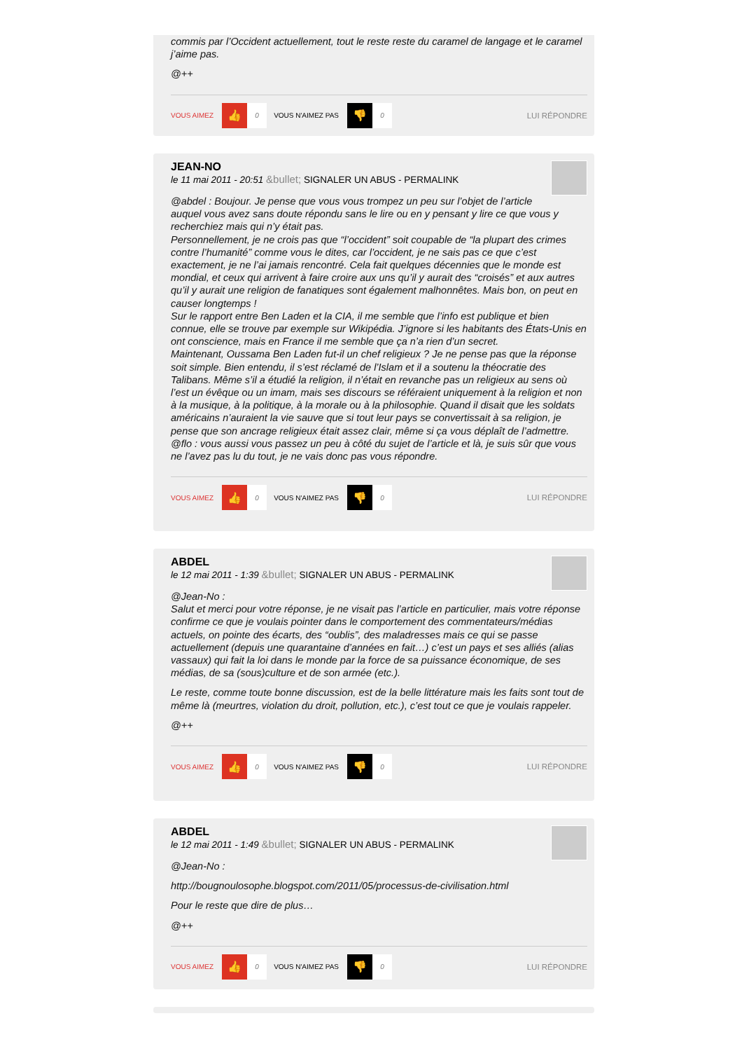commis par l’Occident actuellement, tout le reste reste du caramel de langage et le caramel j’aime pas.
@++
VOUS AIMEZ 👍 0 VOUS N'AIMEZ PAS 👎 0 LUI RÉPONDRE
JEAN-NO
le 11 mai 2011 - 20:51 &bullet; SIGNALER UN ABUS - PERMALINK
@abdel : Boujour. Je pense que vous vous trompez un peu sur l’objet de l’article auquel vous avez sans doute répondu sans le lire ou en y pensant y lire ce que vous y recherchiez mais qui n’y était pas.
Personnellement, je ne crois pas que “l’occident” soit coupable de “la plupart des crimes contre l’humanité” comme vous le dites, car l’occident, je ne sais pas ce que c’est exactement, je ne l’ai jamais rencontré. Cela fait quelques décennies que le monde est mondial, et ceux qui arrivent à faire croire aux uns qu’il y aurait des “croisés” et aux autres qu’il y aurait une religion de fanatiques sont également malhonnêtes. Mais bon, on peut en causer longtemps !
Sur le rapport entre Ben Laden et la CIA, il me semble que l’info est publique et bien connue, elle se trouve par exemple sur Wikipédia. J’ignore si les habitants des États-Unis en ont conscience, mais en France il me semble que ça n’a rien d’un secret.
Maintenant, Oussama Ben Laden fut-il un chef religieux ? Je ne pense pas que la réponse soit simple. Bien entendu, il s’est réclamé de l’Islam et il a soutenu la théocratie des Talibans. Même s’il a étudié la religion, il n’était en revanche pas un religieux au sens où l’est un évêque ou un imam, mais ses discours se référaient uniquement à la religion et non à la musique, à la politique, à la morale ou à la philosophie. Quand il disait que les soldats américains n’auraient la vie sauve que si tout leur pays se convertissait à sa religion, je pense que son ancrage religieux était assez clair, même si ça vous déplaît de l’admettre.
@flo : vous aussi vous passez un peu à côté du sujet de l’article et là, je suis sûr que vous ne l’avez pas lu du tout, je ne vais donc pas vous répondre.
VOUS AIMEZ 👍 0 VOUS N'AIMEZ PAS 👎 0 LUI RÉPONDRE
ABDEL
le 12 mai 2011 - 1:39 &bullet; SIGNALER UN ABUS - PERMALINK
@Jean-No :
Salut et merci pour votre réponse, je ne visait pas l’article en particulier, mais votre réponse confirme ce que je voulais pointer dans le comportement des commentateurs/médias actuels, on pointe des écarts, des “oublis”, des maladresses mais ce qui se passe actuellement (depuis une quarantaine d’années en fait…) c’est un pays et ses alliés (alias vassaux) qui fait la loi dans le monde par la force de sa puissance économique, de ses médias, de sa (sous)culture et de son armée (etc.).
Le reste, comme toute bonne discussion, est de la belle littérature mais les faits sont tout de même là (meurtres, violation du droit, pollution, etc.), c’est tout ce que je voulais rappeler.
@++
VOUS AIMEZ 👍 0 VOUS N'AIMEZ PAS 👎 0 LUI RÉPONDRE
ABDEL
le 12 mai 2011 - 1:49 &bullet; SIGNALER UN ABUS - PERMALINK
@Jean-No :
http://bougnoulosophe.blogspot.com/2011/05/processus-de-civilisation.html
Pour le reste que dire de plus…
@++
VOUS AIMEZ 👍 0 VOUS N'AIMEZ PAS 👎 0 LUI RÉPONDRE